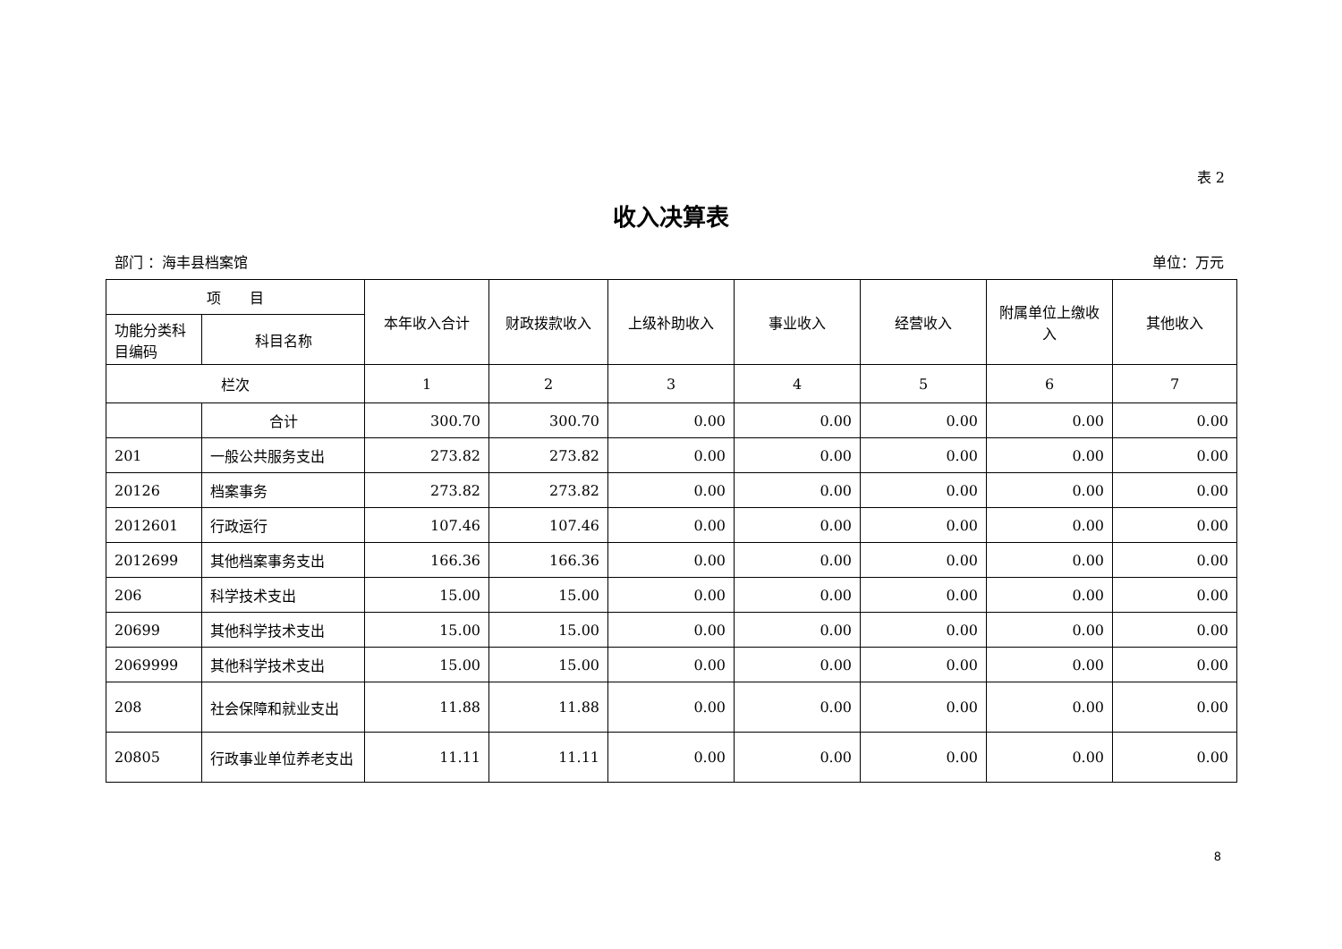表 2
收入决算表
部门 ：海丰县档案馆 单位：万元
| 项 目 | | 本年收入合计 | 财政拨款收入 | 上级补助收入 | 事业收入 | 经营收入 | 附属单位上缴收入 | 其他收入 |
| --- | --- | --- | --- | --- | --- | --- | --- | --- |
| 功能分类科目编码 | 科目名称 | | | | | | | |
| 栏次 | | 1 | 2 | 3 | 4 | 5 | 6 | 7 |
| | 合计 | 300.70 | 300.70 | 0.00 | 0.00 | 0.00 | 0.00 | 0.00 |
| 201 | 一般公共服务支出 | 273.82 | 273.82 | 0.00 | 0.00 | 0.00 | 0.00 | 0.00 |
| 20126 | 档案事务 | 273.82 | 273.82 | 0.00 | 0.00 | 0.00 | 0.00 | 0.00 |
| 2012601 | 行政运行 | 107.46 | 107.46 | 0.00 | 0.00 | 0.00 | 0.00 | 0.00 |
| 2012699 | 其他档案事务支出 | 166.36 | 166.36 | 0.00 | 0.00 | 0.00 | 0.00 | 0.00 |
| 206 | 科学技术支出 | 15.00 | 15.00 | 0.00 | 0.00 | 0.00 | 0.00 | 0.00 |
| 20699 | 其他科学技术支出 | 15.00 | 15.00 | 0.00 | 0.00 | 0.00 | 0.00 | 0.00 |
| 2069999 | 其他科学技术支出 | 15.00 | 15.00 | 0.00 | 0.00 | 0.00 | 0.00 | 0.00 |
| 208 | 社会保障和就业支出 | 11.88 | 11.88 | 0.00 | 0.00 | 0.00 | 0.00 | 0.00 |
| 20805 | 行政事业单位养老支出 | 11.11 | 11.11 | 0.00 | 0.00 | 0.00 | 0.00 | 0.00 |
8